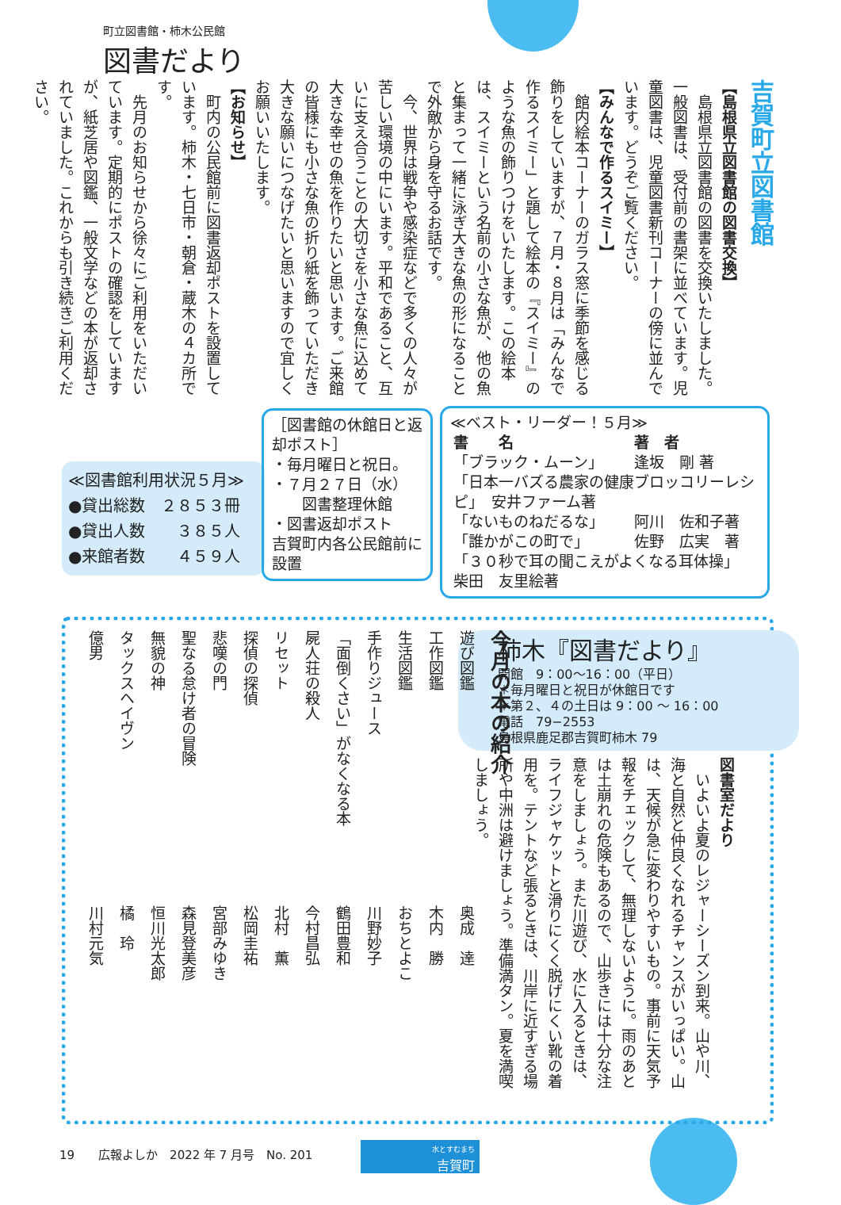町立図書館・柿木公民館
図書だより
吉賀町立図書館
【島根県立図書館の図書交換】
　島根県立図書館の図書を交換いたしました。一般図書は、受付前の書架に並べています。児童図書は、児童図書新刊コーナーの傍に並んでいます。どうぞご覧ください。
【みんなで作るスイミー】
　館内絵本コーナーのガラス窓に季節を感じる飾りをしていますが、７月・８月は「みんなで作るスイミー」と題して絵本の『スイミー』のような魚の飾りつけをいたします。この絵本は、スイミーという名前の小さな魚が、他の魚と集まって一緒に泳ぎ大きな魚の形になることで外敵から身を守るお話です。
　今、世界は戦争や感染症などで多くの人々が苦しい環境の中にいます。平和であること、互いに支え合うことの大切さを小さな魚に込めて大きな幸せの魚を作りたいと思います。ご来館の皆様にも小さな魚の折り紙を飾っていただき大きな願いにつなげたいと思いますので宜しくお願いいたします。
【お知らせ】
　町内の公民館前に図書返却ポストを設置しています。柿木・七日市・朝倉・蔵木の４カ所です。
　先月のお知らせから徐々にご利用をいただいています。定期的にポストの確認をしていますが、紙芝居や図鑑、一般文学などの本が返却されていました。これからも引き続きご利用ください。
≪図書館利用状況５月≫
●貸出総数　２８５３冊
●貸出人数　　３８５人
●来館者数　　４５９人
［図書館の休館日と返却ポスト］
・毎月曜日と祝日。
・７月２７日（水）
　　図書整理休館
・図書返却ポスト
吉賀町内各公民館前に設置
≪ベスト・リーダー！５月≫
| 書 名 | 著 者 |
| --- | --- |
| 「ブラック・ムーン」 | 逢坂 剛 著 |
| 「日本一バズる農家の健康ブロッコリーレシピ」 安井ファーム著 | |
| 「ないものねだるな」 | 阿川 佐和子著 |
| 「誰かがこの町で」 | 佐野 広実 著 |
| 「３０秒で耳の聞こえがよくなる耳体操」 柴田 友里絵著 | |
柿木『図書だより』
開館　9：00〜16：00（平日）
＊毎月曜日と祝日が休館日です
＊第２、４の土日は 9：00 〜 16：00
電話　79−2553
島根県鹿足郡吉賀町柿木 79
図書室だより
　いよいよ夏のレジャーシーズン到来。山や川、海と自然と仲良くなれるチャンスがいっぱい。山は、天候が急に変わりやすいもの。事前に天気予報をチェックして、無理しないように。雨のあとは土崩れの危険もあるので、山歩きには十分な注意をしましょう。また川遊び、水に入るときは、ライフジャケットと滑りにくく脱げにくい靴の着用を。テントなど張るときは、川岸に近すぎる場所や中洲は避けましょう。準備満タン。夏を満喫しましょう。
今月の本の紹介
| 遊び図鑑 | 奥成 達 |
| 工作図鑑 | 木内 勝 |
| 生活図鑑 | おちとよこ |
| 手作りジュース | 川野妙子 |
| 「面倒くさい」がなくなる本 | 鶴田豊和 |
| 屍人荘の殺人 | 今村昌弘 |
| リセット | 北村 薫 |
| 探偵の探偵 | 松岡圭祐 |
| 悲嘆の門 | 宮部みゆき |
| 聖なる怠け者の冒険 | 森見登美彦 |
| 無貌の神 | 恒川光太郎 |
| タックスヘイヴン | 橘 玲 |
| 億男 | 川村元気 |
19　　広報よしか　2022 年 7 月号　No. 201
水とすむまち
吉賀町